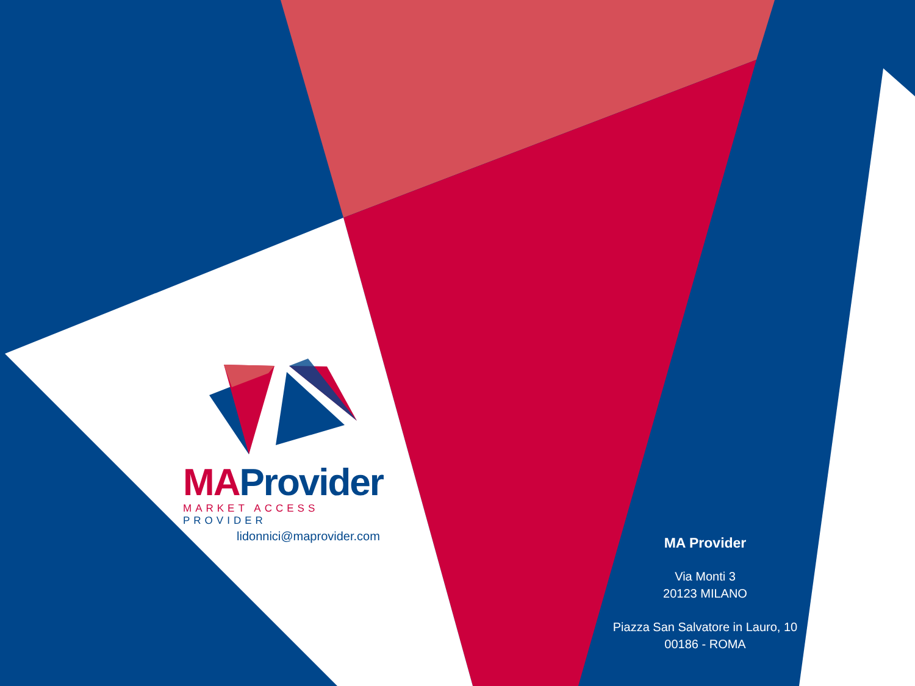MA Provider
MARKET ACCESS PROVIDER
lidonnici@maprovider.com
MA Provider
Via Monti 3
20123 MILANO
Piazza San Salvatore in Lauro, 10
00186 - ROMA